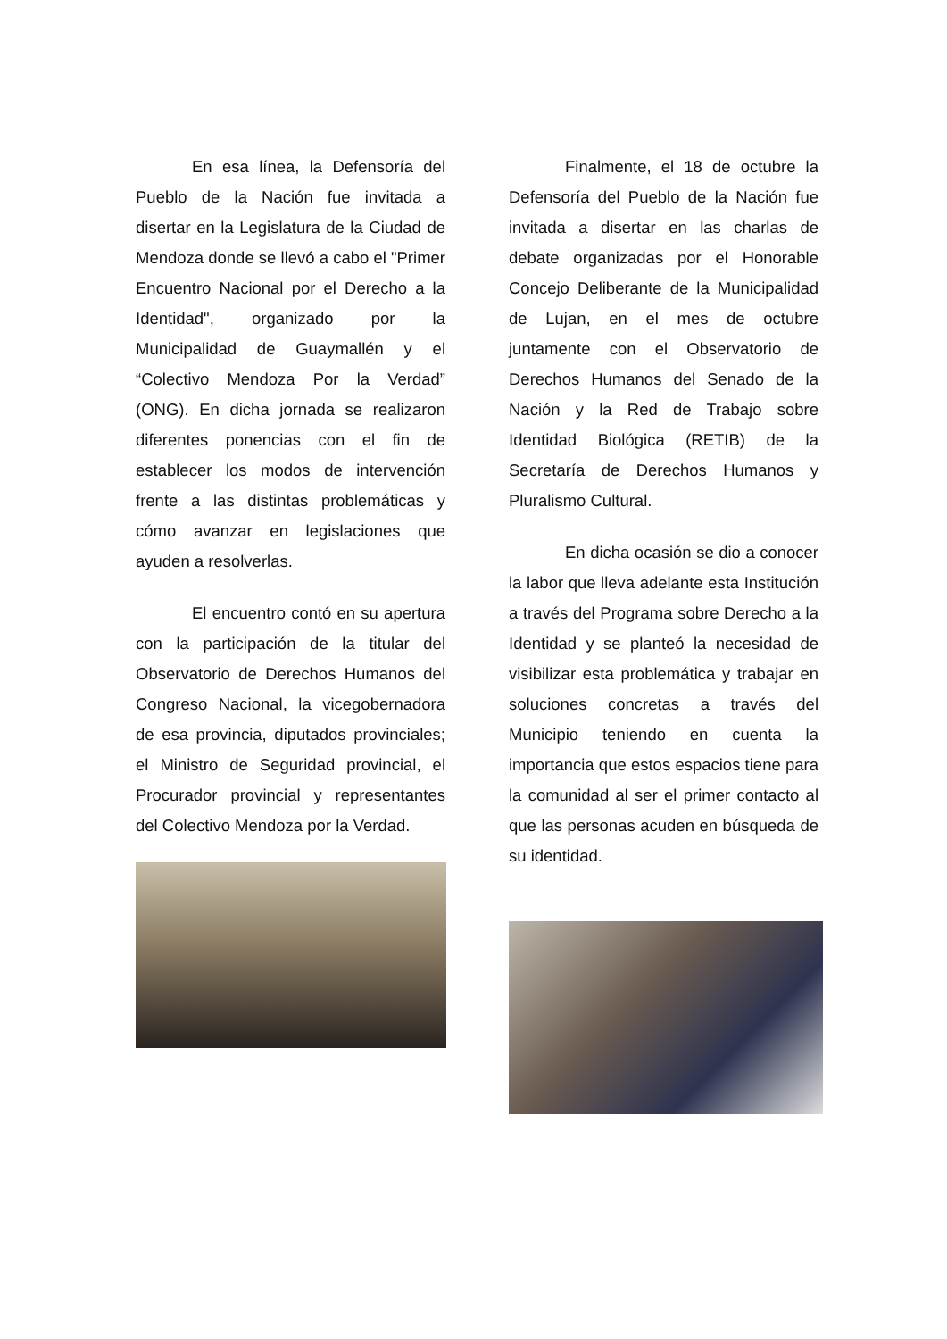En esa línea, la Defensoría del Pueblo de la Nación fue invitada a disertar en la Legislatura de la Ciudad de Mendoza donde se llevó a cabo el "Primer Encuentro Nacional por el Derecho a la Identidad", organizado por la Municipalidad de Guaymallén y el “Colectivo Mendoza Por la Verdad” (ONG). En dicha jornada se realizaron diferentes ponencias con el fin de establecer los modos de intervención frente a las distintas problemáticas y cómo avanzar en legislaciones que ayuden a resolverlas.
El encuentro contó en su apertura con la participación de la titular del Observatorio de Derechos Humanos del Congreso Nacional, la vicegobernadora de esa provincia, diputados provinciales; el Ministro de Seguridad provincial, el Procurador provincial y representantes del Colectivo Mendoza por la Verdad.
Finalmente, el 18 de octubre la Defensoría del Pueblo de la Nación fue invitada a disertar en las charlas de debate organizadas por el Honorable Concejo Deliberante de la Municipalidad de Lujan, en el mes de octubre juntamente con el Observatorio de Derechos Humanos del Senado de la Nación y la Red de Trabajo sobre Identidad Biológica (RETIB) de la Secretaría de Derechos Humanos y Pluralismo Cultural.
En dicha ocasión se dio a conocer la labor que lleva adelante esta Institución a través del Programa sobre Derecho a la Identidad y se planteó la necesidad de visibilizar esta problemática y trabajar en soluciones concretas a través del Municipio teniendo en cuenta la importancia que estos espacios tiene para la comunidad al ser el primer contacto al que las personas acuden en búsqueda de su identidad.